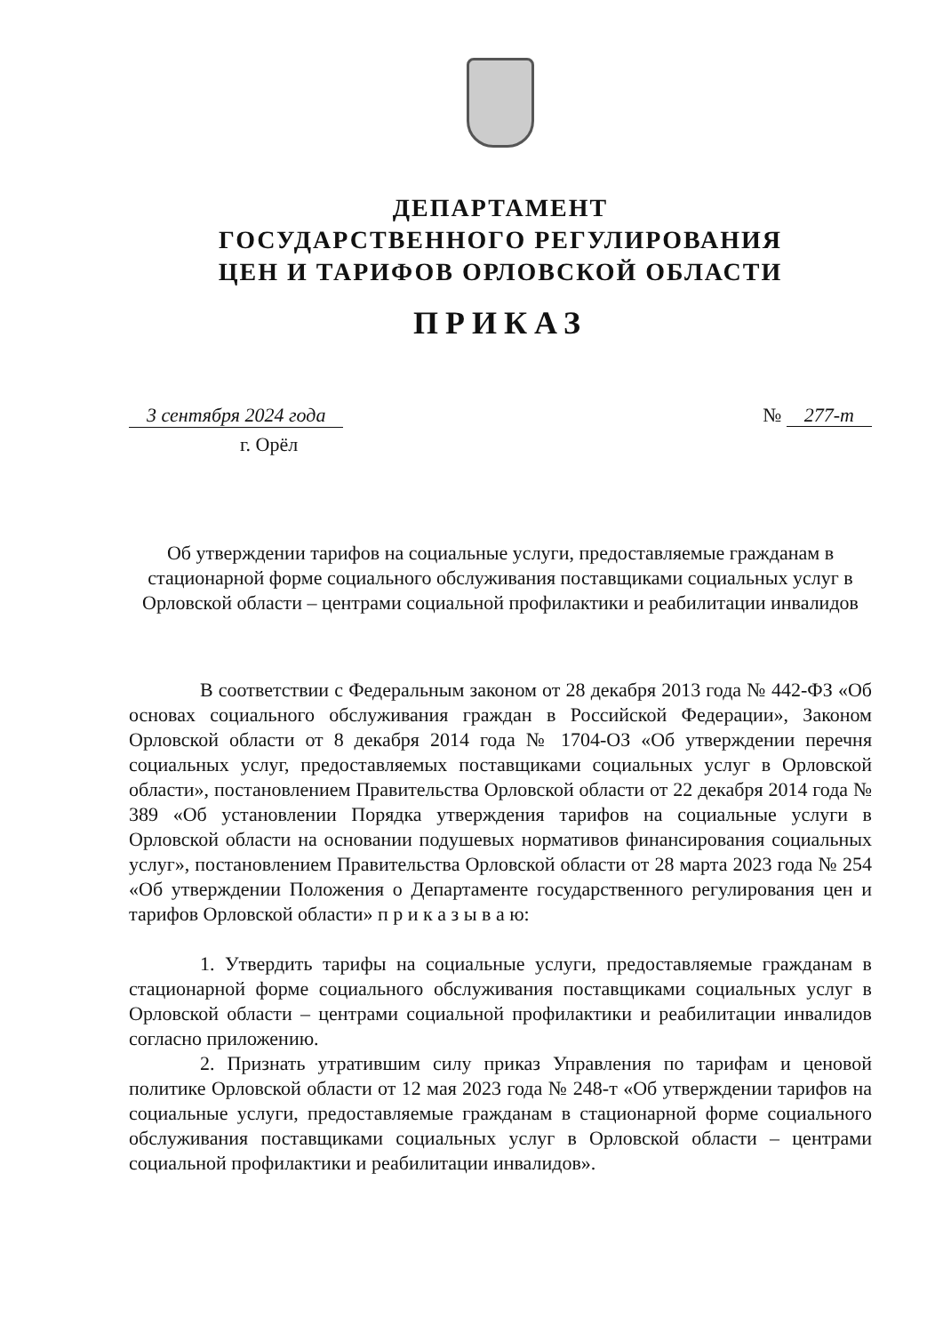ДЕПАРТАМЕНТ
ГОСУДАРСТВЕННОГО РЕГУЛИРОВАНИЯ
ЦЕН И ТАРИФОВ ОРЛОВСКОЙ ОБЛАСТИ
ПРИКАЗ
3 сентября 2024 года № 277-т
г. Орёл
Об утверждении тарифов на социальные услуги, предоставляемые гражданам в стационарной форме социального обслуживания поставщиками социальных услуг в Орловской области – центрами социальной профилактики и реабилитации инвалидов
В соответствии с Федеральным законом от 28 декабря 2013 года № 442-ФЗ «Об основах социального обслуживания граждан в Российской Федерации», Законом Орловской области от 8 декабря 2014 года № 1704-ОЗ «Об утверждении перечня социальных услуг, предоставляемых поставщиками социальных услуг в Орловской области», постановлением Правительства Орловской области от 22 декабря 2014 года № 389 «Об установлении Порядка утверждения тарифов на социальные услуги в Орловской области на основании подушевых нормативов финансирования социальных услуг», постановлением Правительства Орловской области от 28 марта 2023 года № 254 «Об утверждении Положения о Департаменте государственного регулирования цен и тарифов Орловской области» п р и к а з ы в а ю:
1. Утвердить тарифы на социальные услуги, предоставляемые гражданам в стационарной форме социального обслуживания поставщиками социальных услуг в Орловской области – центрами социальной профилактики и реабилитации инвалидов согласно приложению.
2. Признать утратившим силу приказ Управления по тарифам и ценовой политике Орловской области от 12 мая 2023 года № 248-т «Об утверждении тарифов на социальные услуги, предоставляемые гражданам в стационарной форме социального обслуживания поставщиками социальных услуг в Орловской области – центрами социальной профилактики и реабилитации инвалидов».